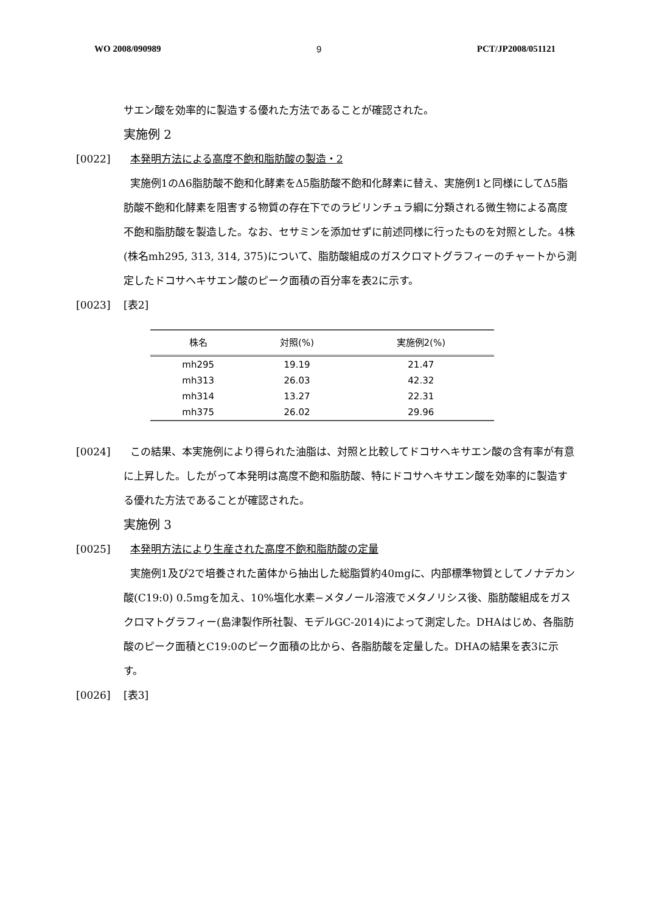WO 2008/090989 9 PCT/JP2008/051121
サエン酸を効率的に製造する優れた方法であることが確認された。
実施例 2
[0022] 本発明方法による高度不飽和脂肪酸の製造・2
実施例1のΔ6脂肪酸不飽和化酵素をΔ5脂肪酸不飽和化酵素に替え、実施例1と同様にしてΔ5脂肪酸不飽和化酵素を阻害する物質の存在下でのラビリンチュラ綱に分類される微生物による高度不飽和脂肪酸を製造した。なお、セサミンを添加せずに前述同様に行ったものを対照とした。4株(株名mh295, 313, 314, 375)について、脂肪酸組成のガスクロマトグラフィーのチャートから測定したドコサヘキサエン酸のピーク面積の百分率を表2に示す。
[0023] [表2]
| 株名 | 対照(%) | 実施例2(%) |
| --- | --- | --- |
| mh295 | 19.19 | 21.47 |
| mh313 | 26.03 | 42.32 |
| mh314 | 13.27 | 22.31 |
| mh375 | 26.02 | 29.96 |
[0024] この結果、本実施例により得られた油脂は、対照と比較してドコサヘキサエン酸の含有率が有意に上昇した。したがって本発明は高度不飽和脂肪酸、特にドコサヘキサエン酸を効率的に製造する優れた方法であることが確認された。
実施例 3
[0025] 本発明方法により生産された高度不飽和脂肪酸の定量
実施例1及び2で培養された菌体から抽出した総脂質約40mgに、内部標準物質としてノナデカン酸(C19:0) 0.5mgを加え、10%塩化水素−メタノール溶液でメタノリシス後、脂肪酸組成をガスクロマトグラフィー(島津製作所社製、モデルGC-2014)によって測定した。DHAはじめ、各脂肪酸のピーク面積とC19:0のピーク面積の比から、各脂肪酸を定量した。DHAの結果を表3に示す。
[0026] [表3]